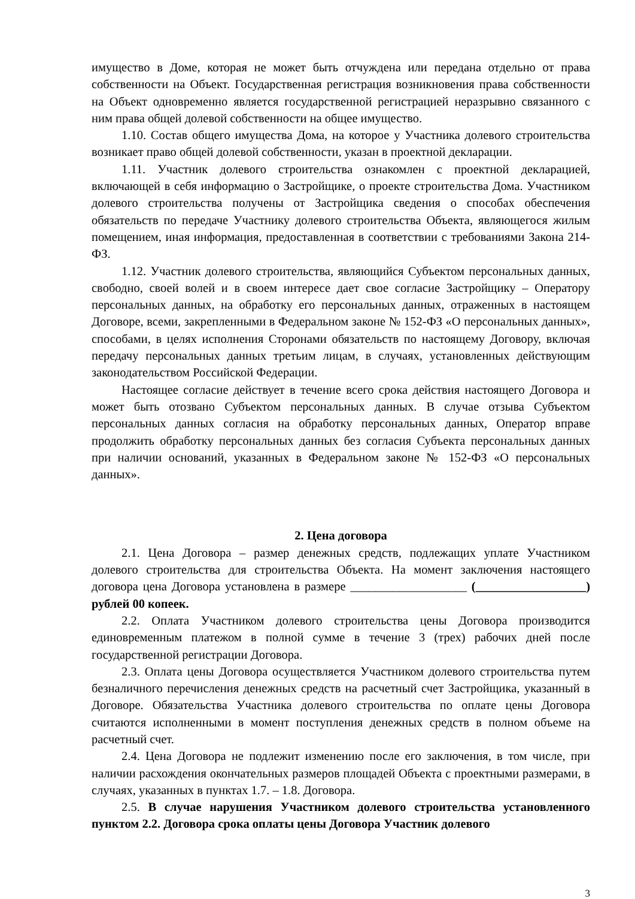имущество в Доме, которая не может быть отчуждена или передана отдельно от права собственности на Объект. Государственная регистрация возникновения права собственности на Объект одновременно является государственной регистрацией неразрывно связанного с ним права общей долевой собственности на общее имущество.
1.10. Состав общего имущества Дома, на которое у Участника долевого строительства возникает право общей долевой собственности, указан в проектной декларации.
1.11. Участник долевого строительства ознакомлен с проектной декларацией, включающей в себя информацию о Застройщике, о проекте строительства Дома. Участником долевого строительства получены от Застройщика сведения о способах обеспечения обязательств по передаче Участнику долевого строительства Объекта, являющегося жилым помещением, иная информация, предоставленная в соответствии с требованиями Закона 214-ФЗ.
1.12. Участник долевого строительства, являющийся Субъектом персональных данных, свободно, своей волей и в своем интересе дает свое согласие Застройщику – Оператору персональных данных, на обработку его персональных данных, отраженных в настоящем Договоре, всеми, закрепленными в Федеральном законе № 152-ФЗ «О персональных данных», способами, в целях исполнения Сторонами обязательств по настоящему Договору, включая передачу персональных данных третьим лицам, в случаях, установленных действующим законодательством Российской Федерации.
Настоящее согласие действует в течение всего срока действия настоящего Договора и может быть отозвано Субъектом персональных данных. В случае отзыва Субъектом персональных данных согласия на обработку персональных данных, Оператор вправе продолжить обработку персональных данных без согласия Субъекта персональных данных при наличии оснований, указанных в Федеральном законе № 152-ФЗ «О персональных данных».
2. Цена договора
2.1. Цена Договора – размер денежных средств, подлежащих уплате Участником долевого строительства для строительства Объекта. На момент заключения настоящего договора цена Договора установлена в размере ___________________ (__________________) рублей 00 копеек.
2.2. Оплата Участником долевого строительства цены Договора производится единовременным платежом в полной сумме в течение 3 (трех) рабочих дней после государственной регистрации Договора.
2.3. Оплата цены Договора осуществляется Участником долевого строительства путем безналичного перечисления денежных средств на расчетный счет Застройщика, указанный в Договоре. Обязательства Участника долевого строительства по оплате цены Договора считаются исполненными в момент поступления денежных средств в полном объеме на расчетный счет.
2.4. Цена Договора не подлежит изменению после его заключения, в том числе, при наличии расхождения окончательных размеров площадей Объекта с проектными размерами, в случаях, указанных в пунктах 1.7. – 1.8. Договора.
2.5. В случае нарушения Участником долевого строительства установленного пунктом 2.2. Договора срока оплаты цены Договора Участник долевого
3